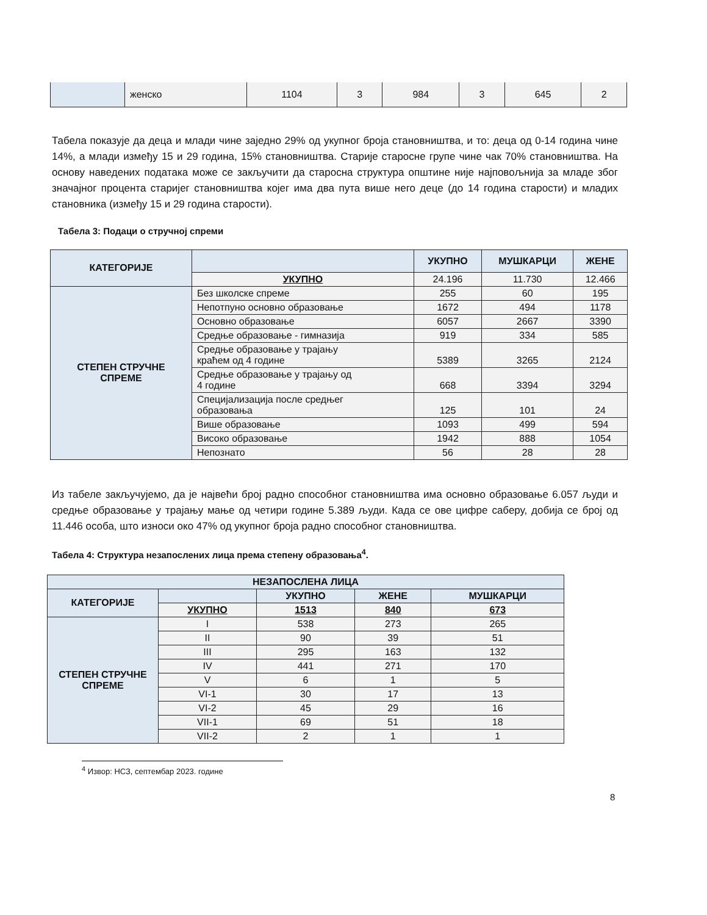| | женско | 1104 | 3 | 984 | 3 | 645 | 2 |
Табела показује да деца и млади чине заједно 29% од укупног броја становништва, и то: деца од 0-14 година чине 14%, а млади између 15 и 29 година, 15% становништва. Старије старосне групе чине чак 70% становништва. На основу наведених података може се закључити да старосна структура општине није најповољнија за младе због значајног процента старијег становништва којег има два пута више него деце (до 14 година старости) и младих становника (између 15 и 29 година старости).
Табела 3: Подаци о стручној спреми
| КАТЕГОРИЈЕ | | УКУПНО | МУШКАРЦИ | ЖЕНЕ |
| --- | --- | --- | --- | --- |
| | УКУПНО | 24.196 | 11.730 | 12.466 |
| СТЕПЕН СТРУЧНЕ СПРЕМЕ | Без школске спреме | 255 | 60 | 195 |
| | Непотпуно основно образовање | 1672 | 494 | 1178 |
| | Основно образовање | 6057 | 2667 | 3390 |
| | Средње образовање - гимназија | 919 | 334 | 585 |
| | Средње образовање у трајању краћем од 4 године | 5389 | 3265 | 2124 |
| | Средње образовање у трајању од 4 године | 668 | 3394 | 3294 |
| | Специјализација после средњег образовања | 125 | 101 | 24 |
| | Више образовање | 1093 | 499 | 594 |
| | Високо образовање | 1942 | 888 | 1054 |
| | Непознато | 56 | 28 | 28 |
Из табеле закључујемо, да је највећи број радно способног становништва има основно образовање 6.057 људи и средње образовање у трајању мање од четири године 5.389 људи. Када се ове цифре саберу, добија се број од 11.446 особа, што износи око 47% од укупног броја радно способног становништва.
Табела 4: Структура незапослених лица према степену образовања<sup>4</sup>.
| НЕЗАПОСЛЕНА ЛИЦА | | | | |
| --- | --- | --- | --- | --- |
| КАТЕГОРИЈЕ | | УКУПНО | ЖЕНЕ | МУШКАРЦИ |
| | УКУПНО | 1513 | 840 | 673 |
| СТЕПЕН СТРУЧНЕ СПРЕМЕ | I | 538 | 273 | 265 |
| | II | 90 | 39 | 51 |
| | III | 295 | 163 | 132 |
| | IV | 441 | 271 | 170 |
| | V | 6 | 1 | 5 |
| | VI-1 | 30 | 17 | 13 |
| | VI-2 | 45 | 29 | 16 |
| | VII-1 | 69 | 51 | 18 |
| | VII-2 | 2 | 1 | 1 |
<sup>4</sup> Извор: НСЗ, септембар 2023. године
8